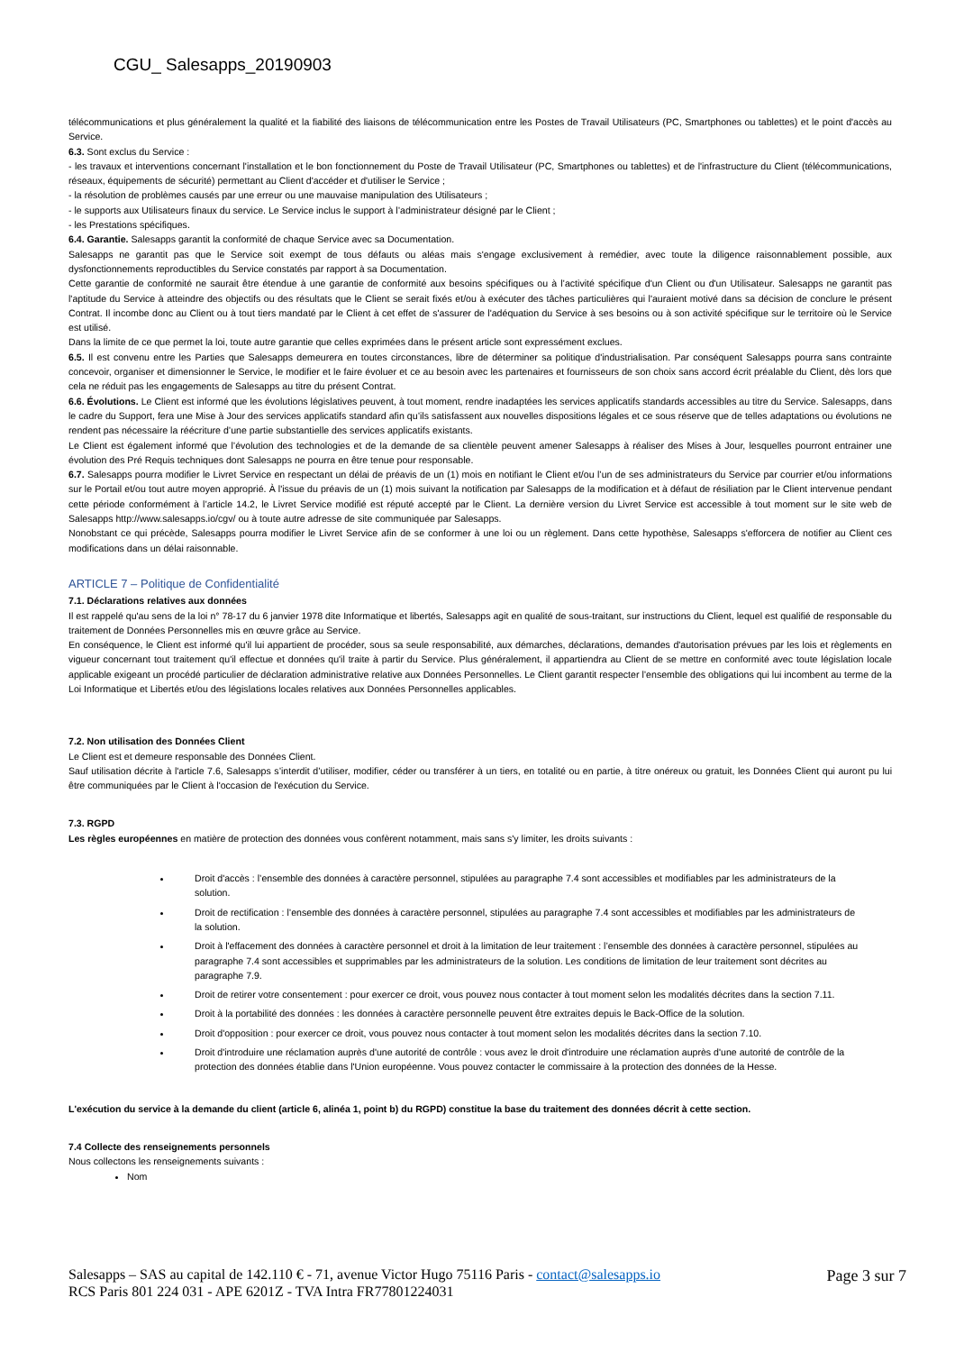CGU_ Salesapps_20190903
télécommunications et plus généralement la qualité et la fiabilité des liaisons de télécommunication entre les Postes de Travail Utilisateurs (PC, Smartphones ou tablettes) et le point d'accès au Service.
6.3. Sont exclus du Service :
- les travaux et interventions concernant l'installation et le bon fonctionnement du Poste de Travail Utilisateur (PC, Smartphones ou tablettes) et de l'infrastructure du Client (télécommunications, réseaux, équipements de sécurité) permettant au Client d'accéder et d'utiliser le Service ;
- la résolution de problèmes causés par une erreur ou une mauvaise manipulation des Utilisateurs ;
- le supports aux Utilisateurs finaux du service. Le Service inclus le support à l’administrateur désigné par le Client ;
- les Prestations spécifiques.
6.4. Garantie. Salesapps garantit la conformité de chaque Service avec sa Documentation.
Salesapps ne garantit pas que le Service soit exempt de tous défauts ou aléas mais s'engage exclusivement à remédier, avec toute la diligence raisonnablement possible, aux dysfonctionnements reproductibles du Service constatés par rapport à sa Documentation.
Cette garantie de conformité ne saurait être étendue à une garantie de conformité aux besoins spécifiques ou à l’activité spécifique d'un Client ou d'un Utilisateur. Salesapps ne garantit pas l'aptitude du Service à atteindre des objectifs ou des résultats que le Client se serait fixés et/ou à exécuter des tâches particulières qui l'auraient motivé dans sa décision de conclure le présent Contrat. Il incombe donc au Client ou à tout tiers mandaté par le Client à cet effet de s'assurer de l'adéquation du Service à ses besoins ou à son activité spécifique sur le territoire où le Service est utilisé.
Dans la limite de ce que permet la loi, toute autre garantie que celles exprimées dans le présent article sont expressément exclues.
6.5. Il est convenu entre les Parties que Salesapps demeurera en toutes circonstances, libre de déterminer sa politique d'industrialisation. Par conséquent Salesapps pourra sans contrainte concevoir, organiser et dimensionner le Service, le modifier et le faire évoluer et ce au besoin avec les partenaires et fournisseurs de son choix sans accord écrit préalable du Client, dès lors que cela ne réduit pas les engagements de Salesapps au titre du présent Contrat.
6.6. Évolutions. Le Client est informé que les évolutions législatives peuvent, à tout moment, rendre inadaptées les services applicatifs standards accessibles au titre du Service. Salesapps, dans le cadre du Support, fera une Mise à Jour des services applicatifs standard afin qu’ils satisfassent aux nouvelles dispositions légales et ce sous réserve que de telles adaptations ou évolutions ne rendent pas nécessaire la réécriture d’une partie substantielle des services applicatifs existants.
Le Client est également informé que l’évolution des technologies et de la demande de sa clientèle peuvent amener Salesapps à réaliser des Mises à Jour, lesquelles pourront entrainer une évolution des Pré Requis techniques dont Salesapps ne pourra en être tenue pour responsable.
6.7. Salesapps pourra modifier le Livret Service en respectant un délai de préavis de un (1) mois en notifiant le Client et/ou l’un de ses administrateurs du Service par courrier et/ou informations sur le Portail et/ou tout autre moyen approprié. À l'issue du préavis de un (1) mois suivant la notification par Salesapps de la modification et à défaut de résiliation par le Client intervenue pendant cette période conformément à l’article 14.2, le Livret Service modifié est réputé accepté par le Client. La dernière version du Livret Service est accessible à tout moment sur le site web de Salesapps http://www.salesapps.io/cgv/ ou à toute autre adresse de site communiquée par Salesapps.
Nonobstant ce qui précède, Salesapps pourra modifier le Livret Service afin de se conformer à une loi ou un règlement. Dans cette hypothèse, Salesapps s'efforcera de notifier au Client ces modifications dans un délai raisonnable.
ARTICLE 7 – Politique de Confidentialité
7.1. Déclarations relatives aux données
Il est rappelé qu'au sens de la loi n° 78-17 du 6 janvier 1978 dite Informatique et libertés, Salesapps agit en qualité de sous-traitant, sur instructions du Client, lequel est qualifié de responsable du traitement de Données Personnelles mis en œuvre grâce au Service.
En conséquence, le Client est informé qu'il lui appartient de procéder, sous sa seule responsabilité, aux démarches, déclarations, demandes d'autorisation prévues par les lois et règlements en vigueur concernant tout traitement qu'il effectue et données qu'il traite à partir du Service. Plus généralement, il appartiendra au Client de se mettre en conformité avec toute législation locale applicable exigeant un procédé particulier de déclaration administrative relative aux Données Personnelles. Le Client garantit respecter l’ensemble des obligations qui lui incombent au terme de la Loi Informatique et Libertés et/ou des législations locales relatives aux Données Personnelles applicables.
7.2. Non utilisation des Données Client
Le Client est et demeure responsable des Données Client.
Sauf utilisation décrite à l'article 7.6, Salesapps s’interdit d’utiliser, modifier, céder ou transférer à un tiers, en totalité ou en partie, à titre onéreux ou gratuit, les Données Client qui auront pu lui être communiquées par le Client à l'occasion de l'exécution du Service.
7.3. RGPD
Les règles européennes en matière de protection des données vous confèrent notamment, mais sans s'y limiter, les droits suivants :
Droit d'accès : l’ensemble des données à caractère personnel, stipulées au paragraphe 7.4 sont accessibles et modifiables par les administrateurs de la solution.
Droit de rectification : l’ensemble des données à caractère personnel, stipulées au paragraphe 7.4 sont accessibles et modifiables par les administrateurs de la solution.
Droit à l'effacement des données à caractère personnel et droit à la limitation de leur traitement : l’ensemble des données à caractère personnel, stipulées au paragraphe 7.4 sont accessibles et supprimables par les administrateurs de la solution. Les conditions de limitation de leur traitement sont décrites au paragraphe 7.9.
Droit de retirer votre consentement : pour exercer ce droit, vous pouvez nous contacter à tout moment selon les modalités décrites dans la section 7.11.
Droit à la portabilité des données : les données à caractère personnelle peuvent être extraites depuis le Back-Office de la solution.
Droit d'opposition : pour exercer ce droit, vous pouvez nous contacter à tout moment selon les modalités décrites dans la section 7.10.
Droit d'introduire une réclamation auprès d'une autorité de contrôle : vous avez le droit d'introduire une réclamation auprès d'une autorité de contrôle de la protection des données établie dans l'Union européenne. Vous pouvez contacter le commissaire à la protection des données de la Hesse.
L'exécution du service à la demande du client (article 6, alinéa 1, point b) du RGPD) constitue la base du traitement des données décrit à cette section.
7.4 Collecte des renseignements personnels
Nous collectons les renseignements suivants :
Nom
Salesapps – SAS au capital de 142.110 € - 71, avenue Victor Hugo 75116 Paris - contact@salesapps.io
RCS Paris 801 224 031 - APE 6201Z - TVA Intra FR77801224031
Page 3 sur 7